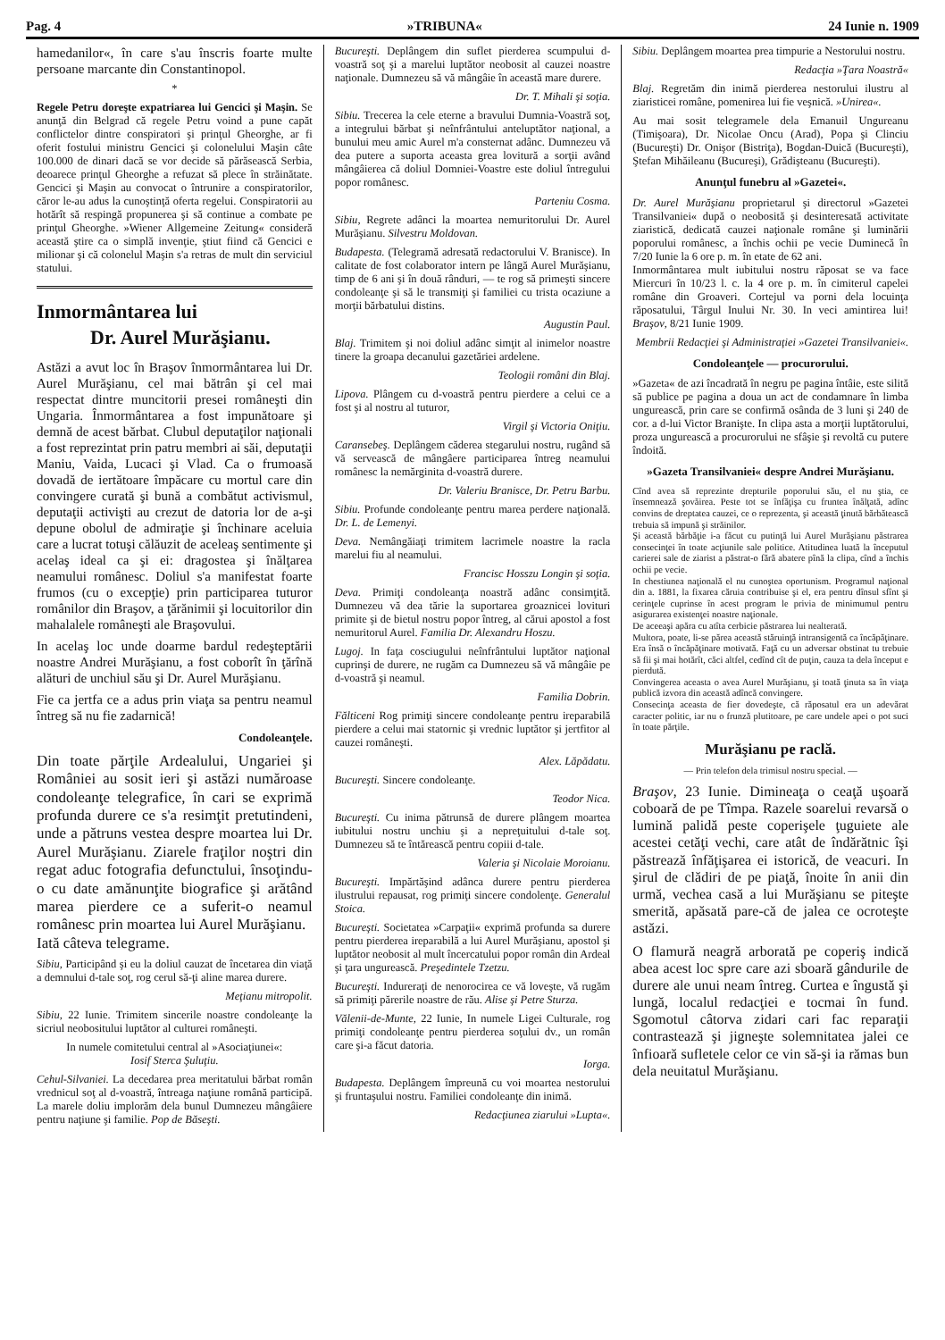Pag. 4 »TRIBUNA« 24 Iunie n. 1909
hamedanilor«, în care s'au înscris foarte multe persoane marcante din Constantinopol.
*
Regele Petru doreşte expatriarea lui Gencici şi Maşin. Se anunţă din Belgrad că regele Petru voind a pune capăt conflictelor dintre conspiratori şi prinţul Gheorghe, ar fi oferit fostului ministru Gencici şi colonelului Maşin câte 100.000 de dinari dacă se vor decide să părăsească Serbia, deoarece prinţul Gheorghe a refuzat să plece în străinătate. Gencici şi Maşin au convocat o întrunire a conspiratorilor, căror le-au adus la cunoştinţă oferta regelui. Conspiratorii au hotărît să respingă propunerea şi să continue a combate pe prinţul Gheorghe. »Wiener Allgemeine Zeitung« consideră această ştire ca o simplă invenţie, ştiut fiind că Gencici e milionar şi că colonelul Maşin s'a retras de mult din serviciul statului.
Inmormântarea lui
Dr. Aurel Murăşianu.
Astăzi a avut loc în Braşov înmormântarea lui Dr. Aurel Murăşianu, cel mai bătrân şi cel mai respectat dintre muncitorii presei româneşti din Ungaria. Înmormântarea a fost impunătoare şi demnă de acest bărbat. Clubul deputaţilor naţionali a fost reprezintat prin patru membri ai săi, deputaţii Maniu, Vaida, Lucaci şi Vlad. Ca o frumoasă dovadă de iertătoare împăcare cu mortul care din convingere curată şi bună a combătut activismul, deputaţii activişti au crezut de datoria lor de a-şi depune obolul de admiraţie şi închinare aceluia care a lucrat totuşi călăuzit de aceleaş sentimente şi acelaş ideal ca şi ei: dragostea şi înălţarea neamului românesc. Doliul s'a manifestat foarte frumos (cu o excepţie) prin participarea tuturor românilor din Braşov, a ţărănimii şi locuitorilor din mahalalele româneşti ale Braşovului.
In acelaş loc unde doarme bardul redeşteptării noastre Andrei Murăşianu, a fost coborît în ţărînă alături de unchiul său şi Dr. Aurel Murăşianu.
Fie ca jertfa ce a adus prin viaţa sa pentru neamul întreg să nu fie zadarnică!
Condoleanţele.
Din toate părţile Ardealului, Ungariei şi României au sosit ieri şi astăzi număroase condoleanţe telegrafice, în cari se exprimă profunda durere ce s'a resimţit pretutindeni, unde a pătruns vestea despre moartea lui Dr. Aurel Murăşianu. Ziarele fraţilor noştri din regat aduc fotografia defunctului, însoţindu-o cu date amănunţite biografice şi arătând marea pierdere ce a suferit-o neamul românesc prin moartea lui Aurel Murăşianu.
Iată câteva telegrame.
Sibiu, Participând şi eu la doliul cauzat de încetarea din viaţă a demnului d-tale soţ, rog cerul să-ţi aline marea durere.
Meţianu mitropolit.
Sibiu, 22 Iunie. Trimitem sincerile noastre condoleanţe la sicriul neobositului luptător al culturei româneşti.
In numele comitetului central al »Asociaţiunei«:
Iosif Sterca Şuluţiu.
Cehul-Silvaniei. La decedarea prea meritatului bărbat român vrednicul soţ al d-voastră, întreaga naţiune română participă. La marele doliu implorăm dela bunul Dumnezeu mângâiere pentru naţiune şi familie. Pop de Băseşti.
Bucureşti. Deplângem din suflet pierderea scumpului d-voastră soţ şi a marelui luptător neobosit al cauzei noastre naţionale. Dumnezeu să vă mângâie în această mare durere.
Dr. T. Mihali şi soţia.
Sibiu. Trecerea la cele eterne a bravului Dumnia-Voastră soţ, a integrului bărbat şi neînfrântului anteluptător naţional, a bunului meu amic Aurel m'a consternat adânc. Dumnezeu vă dea putere a suporta aceasta grea lovitură a sorţii având mângâierea că doliul Domniei-Voastre este doliul întregului popor românesc.
Parteniu Cosma.
Sibiu, Regrete adânci la moartea nemuritorului Dr. Aurel Murăşianu. Silvestru Moldovan.
Budapesta. (Telegramă adresată redactorului V. Branisce). In calitate de fost colaborator intern pe lângă Aurel Murăşianu, timp de 6 ani şi în două rânduri, — te rog să primeşti sincere condoleanţe şi să le transmiţi şi familiei cu trista ocaziune a morţii bărbatului distins.
Augustin Paul.
Blaj. Trimitem şi noi doliul adânc simţit al inimelor noastre tinere la groapa decanului gazetăriei ardelene.
Teologii români din Blaj.
Lipova. Plângem cu d-voastră pentru pierdere a celui ce a fost şi al nostru al tuturor,
Virgil şi Victoria Oniţiu.
Caransebeş. Deplângem căderea stegarului nostru, rugând să vă servească de mângâere participarea întreg neamului românesc la nemărginita d-voastră durere.
Dr. Valeriu Branisce, Dr. Petru Barbu.
Sibiu. Profunde condoleanţe pentru marea perdere naţională. Dr. L. de Lemenyi.
Deva. Nemângăiaţi trimitem lacrimele noastre la racla marelui fiu al neamului.
Francisc Hosszu Longin şi soţia.
Deva. Primiţi condoleanţa noastră adânc consimţită. Dumnezeu vă dea tărie la suportarea groaznicei lovituri primite şi de bietul nostru popor întreg, al cărui apostol a fost nemuritorul Aurel. Familia Dr. Alexandru Hoszu.
Lugoj. In faţa cosciugului neînfrântului luptător naţional cuprinşi de durere, ne rugăm ca Dumnezeu să vă mângâie pe d-voastră şi neamul.
Familia Dobrin.
Fălticeni Rog primiţi sincere condoleanţe pentru ireparabilă pierdere a celui mai statornic şi vrednic luptător şi jertfitor al cauzei româneşti.
Alex. Lăpădatu.
Bucureşti. Sincere condoleanţe.
Teodor Nica.
Bucureşti. Cu inima pătrunsă de durere plângem moartea iubitului nostru unchiu şi a nepreţuitului d-tale soţ. Dumnezeu să te întărească pentru copiii d-tale.
Valeria şi Nicolaie Moroianu.
Bucureşti. Impărtăşind adânca durere pentru pierderea ilustrului repausat, rog primiţi sincere condolenţe. Generalul Stoica.
Bucureşti. Societatea »Carpaţii« exprimă profunda sa durere pentru pierderea ireparabilă a lui Aurel Murăşianu, apostol şi luptător neobosit al mult încercatului popor român din Ardeal şi ţara ungurească. Preşedintele Tzetzu.
Bucureşti. Indureraţi de nenorocirea ce vă loveşte, vă rugăm să primiţi părerile noastre de rău. Alise şi Petre Sturza.
Vălenii-de-Munte, 22 Iunie, In numele Ligei Culturale, rog primiţi condoleanţe pentru pierderea soţului dv., un român care şi-a făcut datoria.
Iorga.
Budapesta. Deplângem împreună cu voi moartea nestorului şi fruntaşului nostru. Familiei condoleanţe din inimă.
Redacţiunea ziarului »Lupta«.
Sibiu. Deplângem moartea prea timpurie a Nestorului nostru.
Redacţia »Ţara Noastră«
Blaj. Regretăm din inimă pierderea nestorului ilustru al ziaristicei române, pomenirea lui fie veşnică. »Unirea«.
Au mai sosit telegramele dela Emanuil Ungureanu (Timişoara), Dr. Nicolae Oncu (Arad), Popa şi Clinciu (Bucureşti) Dr. Onişor (Bistriţa), Bogdan-Duică (Bucureşti), Ştefan Mihăileanu (Bucureşi), Grădişteanu (Bucureşti).
Anunţul funebru al »Gazetei«.
Dr. Aurel Murăşianu proprietarul şi directorul »Gazetei Transilvaniei« după o neobosită şi desinteresată activitate ziaristică, dedicată cauzei naţionale române şi luminării poporului românesc, a închis ochii pe vecie Duminecă în 7/20 Iunie la 6 ore p. m. în etate de 62 ani.
Inmormântarea mult iubitului nostru răposat se va face Miercuri în 10/23 l. c. la 4 ore p. m. în cimiterul capelei române din Groaveri. Cortejul va porni dela locuinţa răposatului, Târgul Inului Nr. 30. In veci amintirea lui! Braşov, 8/21 Iunie 1909.
Membrii Redacţiei şi Administraţiei »Gazetei Transilvaniei«.
Condoleanţele — procurorului.
»Gazeta« de azi încadrată în negru pe pagina întâie, este silită să publice pe pagina a doua un act de condamnare în limba ungurească, prin care se confirmă osânda de 3 luni şi 240 de cor. a d-lui Victor Branişte. In clipa asta a morţii luptătorului, proza ungurească a procurorului ne sfâşie şi revoltă cu putere îndoită.
»Gazeta Transilvaniei« despre Andrei Murăşianu.
Cînd avea să reprezinte drepturile poporului său, el nu ştia, ce însemnează şovăirea. Peste tot se înfăţişa cu fruntea înălţată, adînc convins de dreptatea cauzei, ce o reprezenta, şi această ţinută bărbătească trebuia să impună şi străinilor.
Şi această bărbăţie i-a făcut cu putinţă lui Aurel Murăşianu păstrarea consecinţei în toate acţiunile sale politice. Atitudinea luată la începutul carierei sale de ziarist a păstrat-o fără abatere pînă la clipa, cînd a închis ochii pe vecie.
In chestiunea naţională el nu cunoştea oportunism. Programul naţional din a. 1881, la fixarea căruia contribuise şi el, era pentru dînsul sfînt şi cerinţele cuprinse în acest program le privia de minimumul pentru asigurarea existenţei noastre naţionale.
De aceeaşi apăra cu atîta cerbicie păstrarea lui nealterată.
Multora, poate, li-se părea această stăruinţă intransigentă ca încăpăţinare. Era însă o încăpăţinare motivată. Faţă cu un adversar obstinat tu trebuie să fii şi mai hotărît, căci altfel, cedînd cît de puţin, cauza ta dela început e pierdută.
Convingerea aceasta o avea Aurel Murăşianu, şi toată ţinuta sa în viaţa publică izvora din această adîncă convingere.
Consecinţa aceasta de fier dovedeşte, că răposatul era un adevărat caracter politic, iar nu o frunză plutitoare, pe care undele apei o pot suci în toate părţile.
Murăşianu pe raclă.
— Prin telefon dela trimisul nostru special. —
Braşov, 23 Iunie. Dimineaţa o ceaţă uşoară coboară de pe Tîmpa. Razele soarelui revarsă o lumină palidă peste coperişele ţuguiete ale acestei cetăţi vechi, care atât de îndărătnic îşi păstrează înfăţişarea ei istorică, de veacuri. In şirul de clădiri de pe piaţă, înoite în anii din urmă, vechea casă a lui Murăşianu se piteşte smerită, apăsată pare-că de jalea ce ocroteşte astăzi.
O flamură neagră arborată pe coperiş indică abea acest loc spre care azi sboară gândurile de durere ale unui neam întreg. Curtea e îngustă şi lungă, localul redacţiei e tocmai în fund. Sgomotul câtorva zidari cari fac reparaţii contrastează şi jigneşte solemnitatea jalei ce înfioară sufletele celor ce vin să-şi ia rămas bun dela neuitatul Murăşianu.